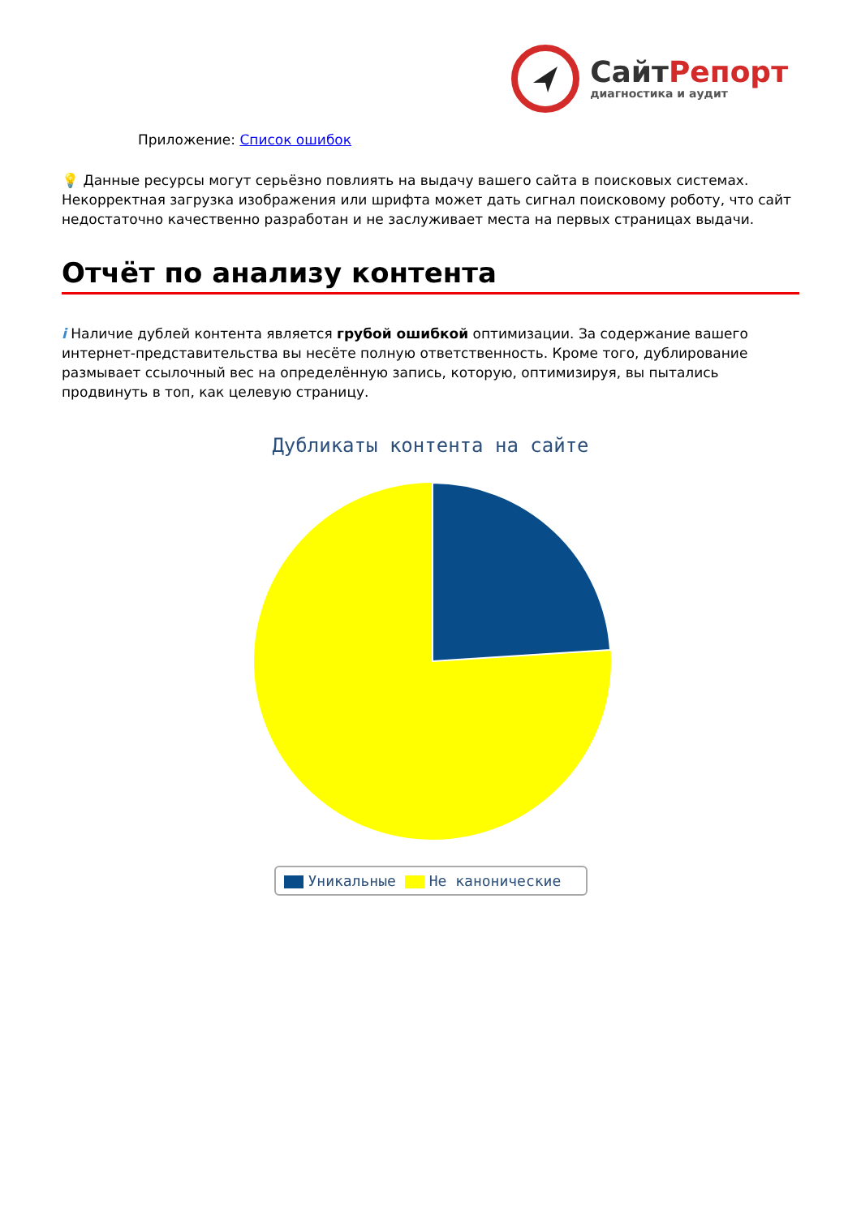СайтРепорт
диагностика и аудит
Приложение: Список ошибок
💡 Данные ресурсы могут серьёзно повлиять на выдачу вашего сайта в поисковых системах. Некорректная загрузка изображения или шрифта может дать сигнал поисковому роботу, что сайт недостаточно качественно разработан и не заслуживает места на первых страницах выдачи.
Отчёт по анализу контента
i Наличие дублей контента является грубой ошибкой оптимизации. За содержание вашего интернет-представительства вы несёте полную ответственность. Кроме того, дублирование размывает ссылочный вес на определённую запись, которую, оптимизируя, вы пытались продвинуть в топ, как целевую страницу.
Дубликаты контента на сайте
Уникальные Не каноничеcкие